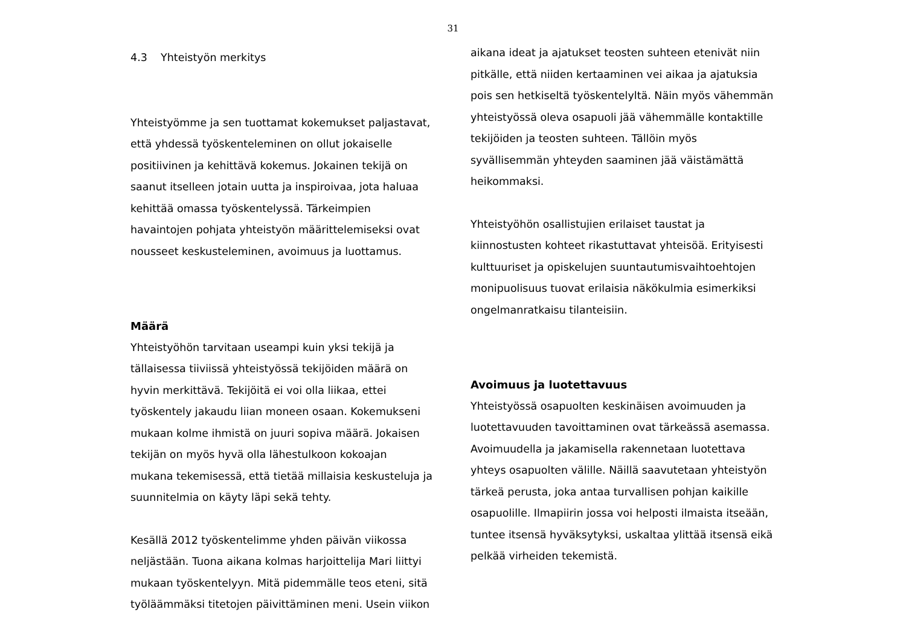31
4.3 Yhteistyön merkitys
Yhteistyömme ja sen tuottamat kokemukset paljastavat, että yhdessä työskenteleminen on ollut jokaiselle positiivinen ja kehittävä kokemus. Jokainen tekijä on saanut itselleen jotain uutta ja inspiroivaa, jota haluaa kehittää omassa työskentelyssä. Tärkeimpien havaintojen pohjata yhteistyön määrittelemiseksi ovat nousseet keskusteleminen, avoimuus ja luottamus.
Määrä
Yhteistyöhön tarvitaan useampi kuin yksi tekijä ja tällaisessa tiiviissä yhteistyössä tekijöiden määrä on hyvin merkittävä. Tekijöitä ei voi olla liikaa, ettei työskentely jakaudu liian moneen osaan. Kokemukseni mukaan kolme ihmistä on juuri sopiva määrä. Jokaisen tekijän on myös hyvä olla lähestulkoon kokoajan mukana tekemisessä, että tietää millaisia keskusteluja ja suunnitelmia on käyty läpi sekä tehty.
Kesällä 2012 työskentelimme yhden päivän viikossa neljästään. Tuona aikana kolmas harjoittelija Mari liittyi mukaan työskentelyyn. Mitä pidemmälle teos eteni, sitä työläämmäksi titetojen päivittäminen meni. Usein viikon
aikana ideat ja ajatukset teosten suhteen etenivät niin pitkälle, että niiden kertaaminen vei aikaa ja ajatuksia pois sen hetkiseltä työskentelyltä. Näin myös vähemmän yhteistyössä oleva osapuoli jää vähemmälle kontaktille tekijöiden ja teosten suhteen. Tällöin myös syvällisemmän yhteyden saaminen jää väistämättä heikommaksi.
Yhteistyöhön osallistujien erilaiset taustat ja kiinnostusten kohteet rikastuttavat yhteisöä. Erityisesti kulttuuriset ja opiskelujen suuntautumisvaihtoehtojen monipuolisuus tuovat erilaisia näkökulmia esimerkiksi ongelmanratkaisu tilanteisiin.
Avoimuus ja luotettavuus
Yhteistyössä osapuolten keskinäisen avoimuuden ja luotettavuuden tavoittaminen ovat tärkeässä asemassa. Avoimuudella ja jakamisella rakennetaan luotettava yhteys osapuolten välille. Näillä saavutetaan yhteistyön tärkeä perusta, joka antaa turvallisen pohjan kaikille osapuolille. Ilmapiirin jossa voi helposti ilmaista itseään, tuntee itsensä hyväksytyksi, uskaltaa ylittää itsensä eikä pelkää virheiden tekemistä.